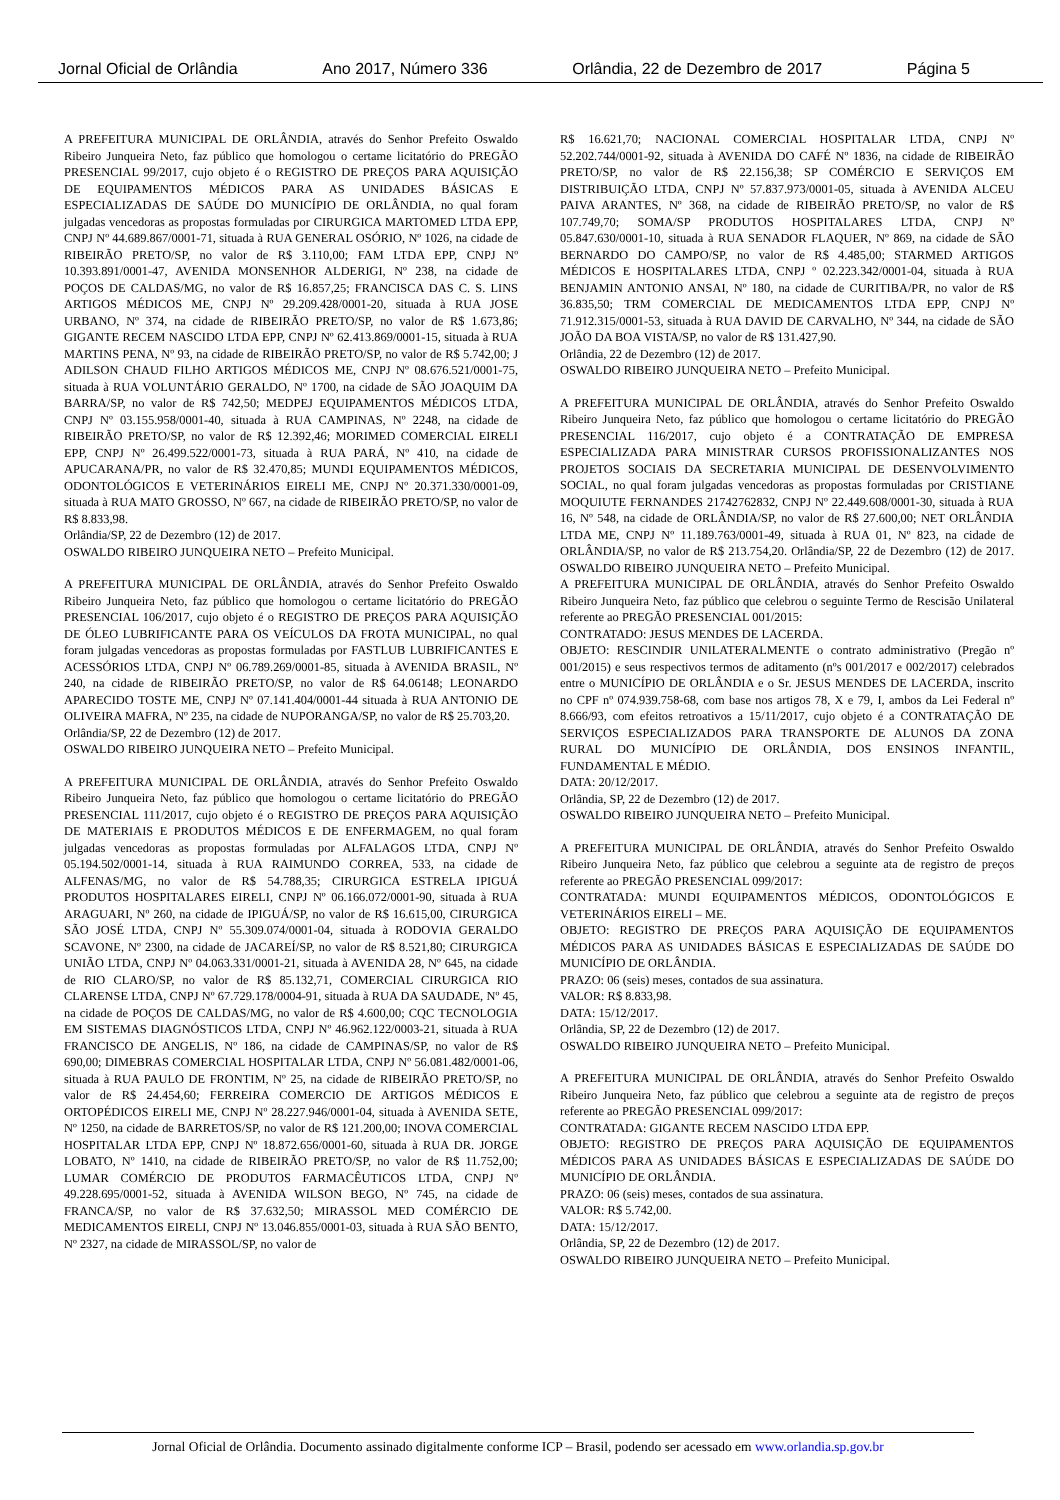Jornal Oficial de Orlândia Ano 2017, Número 336 Orlândia, 22 de Dezembro de 2017 Página 5
A PREFEITURA MUNICIPAL DE ORLÂNDIA, através do Senhor Prefeito Oswaldo Ribeiro Junqueira Neto, faz público que homologou o certame licitatório do PREGÃO PRESENCIAL 99/2017, cujo objeto é o REGISTRO DE PREÇOS PARA AQUISIÇÃO DE EQUIPAMENTOS MÉDICOS PARA AS UNIDADES BÁSICAS E ESPECIALIZADAS DE SAÚDE DO MUNICÍPIO DE ORLÂNDIA, no qual foram julgadas vencedoras as propostas formuladas por CIRURGICA MARTOMED LTDA EPP, CNPJ Nº 44.689.867/0001-71, situada à RUA GENERAL OSÓRIO, Nº 1026, na cidade de RIBEIRÃO PRETO/SP, no valor de R$ 3.110,00; FAM LTDA EPP, CNPJ Nº 10.393.891/0001-47, AVENIDA MONSENHOR ALDERIGI, Nº 238, na cidade de POÇOS DE CALDAS/MG, no valor de R$ 16.857,25; FRANCISCA DAS C. S. LINS ARTIGOS MÉDICOS ME, CNPJ Nº 29.209.428/0001-20, situada à RUA JOSE URBANO, Nº 374, na cidade de RIBEIRÃO PRETO/SP, no valor de R$ 1.673,86; GIGANTE RECEM NASCIDO LTDA EPP, CNPJ Nº 62.413.869/0001-15, situada à RUA MARTINS PENA, Nº 93, na cidade de RIBEIRÃO PRETO/SP, no valor de R$ 5.742,00; J ADILSON CHAUD FILHO ARTIGOS MÉDICOS ME, CNPJ Nº 08.676.521/0001-75, situada à RUA VOLUNTÁRIO GERALDO, Nº 1700, na cidade de SÃO JOAQUIM DA BARRA/SP, no valor de R$ 742,50; MEDPEJ EQUIPAMENTOS MÉDICOS LTDA, CNPJ Nº 03.155.958/0001-40, situada à RUA CAMPINAS, Nº 2248, na cidade de RIBEIRÃO PRETO/SP, no valor de R$ 12.392,46; MORIMED COMERCIAL EIRELI EPP, CNPJ Nº 26.499.522/0001-73, situada à RUA PARÁ, Nº 410, na cidade de APUCARANA/PR, no valor de R$ 32.470,85; MUNDI EQUIPAMENTOS MÉDICOS, ODONTOLÓGICOS E VETERINÁRIOS EIRELI ME, CNPJ Nº 20.371.330/0001-09, situada à RUA MATO GROSSO, Nº 667, na cidade de RIBEIRÃO PRETO/SP, no valor de R$ 8.833,98.
Orlândia/SP, 22 de Dezembro (12) de 2017.
OSWALDO RIBEIRO JUNQUEIRA NETO – Prefeito Municipal.
A PREFEITURA MUNICIPAL DE ORLÂNDIA, através do Senhor Prefeito Oswaldo Ribeiro Junqueira Neto, faz público que homologou o certame licitatório do PREGÃO PRESENCIAL 106/2017, cujo objeto é o REGISTRO DE PREÇOS PARA AQUISIÇÃO DE ÓLEO LUBRIFICANTE PARA OS VEÍCULOS DA FROTA MUNICIPAL, no qual foram julgadas vencedoras as propostas formuladas por FASTLUB LUBRIFICANTES E ACESSÓRIOS LTDA, CNPJ Nº 06.789.269/0001-85, situada à AVENIDA BRASIL, Nº 240, na cidade de RIBEIRÃO PRETO/SP, no valor de R$ 64.06148; LEONARDO APARECIDO TOSTE ME, CNPJ Nº 07.141.404/0001-44 situada à RUA ANTONIO DE OLIVEIRA MAFRA, Nº 235, na cidade de NUPORANGA/SP, no valor de R$ 25.703,20.
Orlândia/SP, 22 de Dezembro (12) de 2017.
OSWALDO RIBEIRO JUNQUEIRA NETO – Prefeito Municipal.
A PREFEITURA MUNICIPAL DE ORLÂNDIA, através do Senhor Prefeito Oswaldo Ribeiro Junqueira Neto, faz público que homologou o certame licitatório do PREGÃO PRESENCIAL 111/2017, cujo objeto é o REGISTRO DE PREÇOS PARA AQUISIÇÃO DE MATERIAIS E PRODUTOS MÉDICOS E DE ENFERMAGEM, no qual foram julgadas vencedoras as propostas formuladas por ALFALAGOS LTDA, CNPJ Nº 05.194.502/0001-14, situada à RUA RAIMUNDO CORREA, 533, na cidade de ALFENAS/MG, no valor de R$ 54.788,35; CIRURGICA ESTRELA IPIGUÁ PRODUTOS HOSPITALARES EIRELI, CNPJ Nº 06.166.072/0001-90, situada à RUA ARAGUARI, Nº 260, na cidade de IPIGUÁ/SP, no valor de R$ 16.615,00, CIRURGICA SÃO JOSÉ LTDA, CNPJ Nº 55.309.074/0001-04, situada à RODOVIA GERALDO SCAVONE, Nº 2300, na cidade de JACAREÍ/SP, no valor de R$ 8.521,80; CIRURGICA UNIÃO LTDA, CNPJ Nº 04.063.331/0001-21, situada à AVENIDA 28, Nº 645, na cidade de RIO CLARO/SP, no valor de R$ 85.132,71, COMERCIAL CIRURGICA RIO CLARENSE LTDA, CNPJ Nº 67.729.178/0004-91, situada à RUA DA SAUDADE, Nº 45, na cidade de POÇOS DE CALDAS/MG, no valor de R$ 4.600,00; CQC TECNOLOGIA EM SISTEMAS DIAGNÓSTICOS LTDA, CNPJ Nº 46.962.122/0003-21, situada à RUA FRANCISCO DE ANGELIS, Nº 186, na cidade de CAMPINAS/SP, no valor de R$ 690,00; DIMEBRAS COMERCIAL HOSPITALAR LTDA, CNPJ Nº 56.081.482/0001-06, situada à RUA PAULO DE FRONTIM, Nº 25, na cidade de RIBEIRÃO PRETO/SP, no valor de R$ 24.454,60; FERREIRA COMERCIO DE ARTIGOS MÉDICOS E ORTOPÉDICOS EIRELI ME, CNPJ Nº 28.227.946/0001-04, situada à AVENIDA SETE, Nº 1250, na cidade de BARRETOS/SP, no valor de R$ 121.200,00; INOVA COMERCIAL HOSPITALAR LTDA EPP, CNPJ Nº 18.872.656/0001-60, situada à RUA DR. JORGE LOBATO, Nº 1410, na cidade de RIBEIRÃO PRETO/SP, no valor de R$ 11.752,00; LUMAR COMÉRCIO DE PRODUTOS FARMACÊUTICOS LTDA, CNPJ Nº 49.228.695/0001-52, situada à AVENIDA WILSON BEGO, Nº 745, na cidade de FRANCA/SP, no valor de R$ 37.632,50; MIRASSOL MED COMÉRCIO DE MEDICAMENTOS EIRELI, CNPJ Nº 13.046.855/0001-03, situada à RUA SÃO BENTO, Nº 2327, na cidade de MIRASSOL/SP, no valor de
R$ 16.621,70; NACIONAL COMERCIAL HOSPITALAR LTDA, CNPJ Nº 52.202.744/0001-92, situada à AVENIDA DO CAFÉ Nº 1836, na cidade de RIBEIRÃO PRETO/SP, no valor de R$ 22.156,38; SP COMÉRCIO E SERVIÇOS EM DISTRIBUIÇÃO LTDA, CNPJ Nº 57.837.973/0001-05, situada à AVENIDA ALCEU PAIVA ARANTES, Nº 368, na cidade de RIBEIRÃO PRETO/SP, no valor de R$ 107.749,70; SOMA/SP PRODUTOS HOSPITALARES LTDA, CNPJ Nº 05.847.630/0001-10, situada à RUA SENADOR FLAQUER, Nº 869, na cidade de SÃO BERNARDO DO CAMPO/SP, no valor de R$ 4.485,00; STARMED ARTIGOS MÉDICOS E HOSPITALARES LTDA, CNPJ º 02.223.342/0001-04, situada à RUA BENJAMIN ANTONIO ANSAI, Nº 180, na cidade de CURITIBA/PR, no valor de R$ 36.835,50; TRM COMERCIAL DE MEDICAMENTOS LTDA EPP, CNPJ Nº 71.912.315/0001-53, situada à RUA DAVID DE CARVALHO, Nº 344, na cidade de SÃO JOÃO DA BOA VISTA/SP, no valor de R$ 131.427,90.
Orlândia, 22 de Dezembro (12) de 2017.
OSWALDO RIBEIRO JUNQUEIRA NETO – Prefeito Municipal.
A PREFEITURA MUNICIPAL DE ORLÂNDIA, através do Senhor Prefeito Oswaldo Ribeiro Junqueira Neto, faz público que homologou o certame licitatório do PREGÃO PRESENCIAL 116/2017, cujo objeto é a CONTRATAÇÃO DE EMPRESA ESPECIALIZADA PARA MINISTRAR CURSOS PROFISSIONALIZANTES NOS PROJETOS SOCIAIS DA SECRETARIA MUNICIPAL DE DESENVOLVIMENTO SOCIAL, no qual foram julgadas vencedoras as propostas formuladas por CRISTIANE MOQUIUTE FERNANDES 21742762832, CNPJ Nº 22.449.608/0001-30, situada à RUA 16, Nº 548, na cidade de ORLÂNDIA/SP, no valor de R$ 27.600,00; NET ORLÂNDIA LTDA ME, CNPJ Nº 11.189.763/0001-49, situada à RUA 01, Nº 823, na cidade de ORLÂNDIA/SP, no valor de R$ 213.754,20. Orlândia/SP, 22 de Dezembro (12) de 2017. OSWALDO RIBEIRO JUNQUEIRA NETO – Prefeito Municipal.
A PREFEITURA MUNICIPAL DE ORLÂNDIA, através do Senhor Prefeito Oswaldo Ribeiro Junqueira Neto, faz público que celebrou o seguinte Termo de Rescisão Unilateral referente ao PREGÃO PRESENCIAL 001/2015:
CONTRATADO: JESUS MENDES DE LACERDA.
OBJETO: RESCINDIR UNILATERALMENTE o contrato administrativo (Pregão nº 001/2015) e seus respectivos termos de aditamento (nºs 001/2017 e 002/2017) celebrados entre o MUNICÍPIO DE ORLÂNDIA e o Sr. JESUS MENDES DE LACERDA, inscrito no CPF nº 074.939.758-68, com base nos artigos 78, X e 79, I, ambos da Lei Federal nº 8.666/93, com efeitos retroativos a 15/11/2017, cujo objeto é a CONTRATAÇÃO DE SERVIÇOS ESPECIALIZADOS PARA TRANSPORTE DE ALUNOS DA ZONA RURAL DO MUNICÍPIO DE ORLÂNDIA, DOS ENSINOS INFANTIL, FUNDAMENTAL E MÉDIO.
DATA: 20/12/2017.
Orlândia, SP, 22 de Dezembro (12) de 2017.
OSWALDO RIBEIRO JUNQUEIRA NETO – Prefeito Municipal.
A PREFEITURA MUNICIPAL DE ORLÂNDIA, através do Senhor Prefeito Oswaldo Ribeiro Junqueira Neto, faz público que celebrou a seguinte ata de registro de preços referente ao PREGÃO PRESENCIAL 099/2017:
CONTRATADA: MUNDI EQUIPAMENTOS MÉDICOS, ODONTOLÓGICOS E VETERINÁRIOS EIRELI – ME.
OBJETO: REGISTRO DE PREÇOS PARA AQUISIÇÃO DE EQUIPAMENTOS MÉDICOS PARA AS UNIDADES BÁSICAS E ESPECIALIZADAS DE SAÚDE DO MUNICÍPIO DE ORLÂNDIA.
PRAZO: 06 (seis) meses, contados de sua assinatura.
VALOR: R$ 8.833,98.
DATA: 15/12/2017.
Orlândia, SP, 22 de Dezembro (12) de 2017.
OSWALDO RIBEIRO JUNQUEIRA NETO – Prefeito Municipal.
A PREFEITURA MUNICIPAL DE ORLÂNDIA, através do Senhor Prefeito Oswaldo Ribeiro Junqueira Neto, faz público que celebrou a seguinte ata de registro de preços referente ao PREGÃO PRESENCIAL 099/2017:
CONTRATADA: GIGANTE RECEM NASCIDO LTDA EPP.
OBJETO: REGISTRO DE PREÇOS PARA AQUISIÇÃO DE EQUIPAMENTOS MÉDICOS PARA AS UNIDADES BÁSICAS E ESPECIALIZADAS DE SAÚDE DO MUNICÍPIO DE ORLÂNDIA.
PRAZO: 06 (seis) meses, contados de sua assinatura.
VALOR: R$ 5.742,00.
DATA: 15/12/2017.
Orlândia, SP, 22 de Dezembro (12) de 2017.
OSWALDO RIBEIRO JUNQUEIRA NETO – Prefeito Municipal.
Jornal Oficial de Orlândia. Documento assinado digitalmente conforme ICP – Brasil, podendo ser acessado em www.orlandia.sp.gov.br